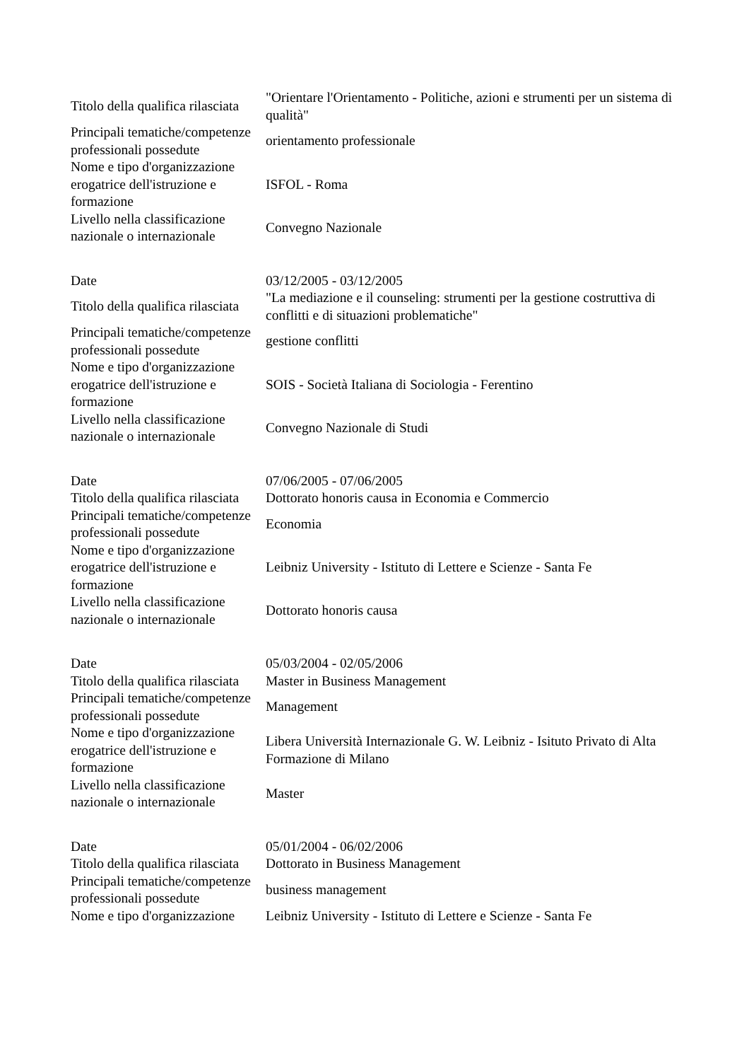| Titolo della qualifica rilasciata | "Orientare l'Orientamento - Politiche, azioni e strumenti per un sistema di qualità" |
| Principali tematiche/competenze professionali possedute | orientamento professionale |
| Nome e tipo d'organizzazione erogatrice dell'istruzione e formazione | ISFOL - Roma |
| Livello nella classificazione nazionale o internazionale | Convegno Nazionale |
| Date | 03/12/2005 - 03/12/2005 |
| Titolo della qualifica rilasciata | "La mediazione e il counseling: strumenti per la gestione costruttiva di conflitti e di situazioni problematiche" |
| Principali tematiche/competenze professionali possedute | gestione conflitti |
| Nome e tipo d'organizzazione erogatrice dell'istruzione e formazione | SOIS - Società Italiana di Sociologia - Ferentino |
| Livello nella classificazione nazionale o internazionale | Convegno Nazionale di Studi |
| Date | 07/06/2005 - 07/06/2005 |
| Titolo della qualifica rilasciata | Dottorato honoris causa in Economia e Commercio |
| Principali tematiche/competenze professionali possedute | Economia |
| Nome e tipo d'organizzazione erogatrice dell'istruzione e formazione | Leibniz University - Istituto di Lettere e Scienze - Santa Fe |
| Livello nella classificazione nazionale o internazionale | Dottorato honoris causa |
| Date | 05/03/2004 - 02/05/2006 |
| Titolo della qualifica rilasciata | Master in Business Management |
| Principali tematiche/competenze professionali possedute | Management |
| Nome e tipo d'organizzazione erogatrice dell'istruzione e formazione | Libera Università Internazionale G. W. Leibniz - Isituto Privato di Alta Formazione di Milano |
| Livello nella classificazione nazionale o internazionale | Master |
| Date | 05/01/2004 - 06/02/2006 |
| Titolo della qualifica rilasciata | Dottorato in Business Management |
| Principali tematiche/competenze professionali possedute | business management |
| Nome e tipo d'organizzazione | Leibniz University - Istituto di Lettere e Scienze - Santa Fe |